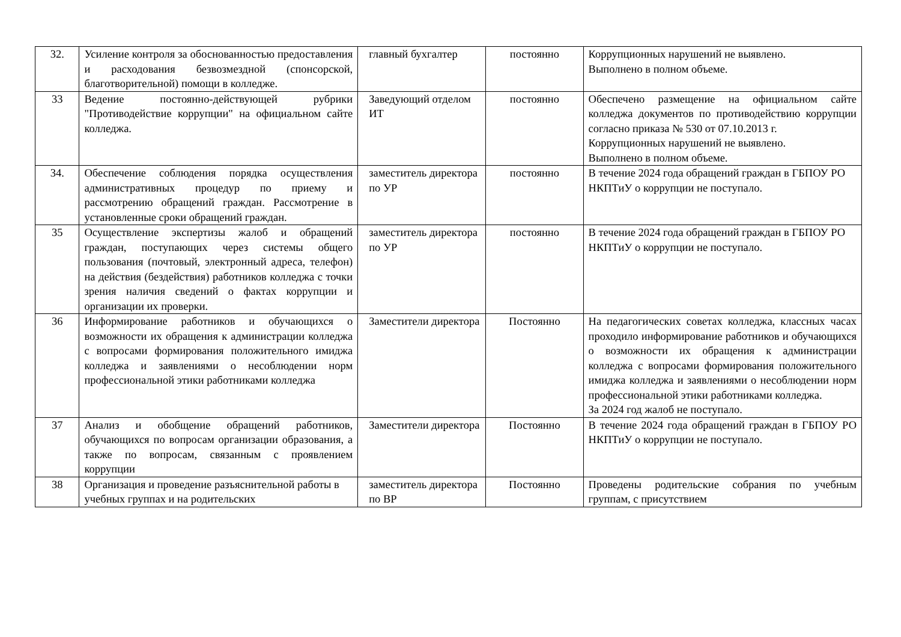| 32. | Усиление контроля за обоснованностью предоставления и расходования безвозмездной (спонсорской, благотворительной) помощи в колледже. | главный бухгалтер | постоянно | Коррупционных нарушений не выявлено. Выполнено в полном объеме. |
| 33 | Ведение постоянно-действующей рубрики "Противодействие коррупции" на официальном сайте колледжа. | Заведующий отделом ИТ | постоянно | Обеспечено размещение на официальном сайте колледжа документов по противодействию коррупции согласно приказа № 530 от 07.10.2013 г. Коррупционных нарушений не выявлено. Выполнено в полном объеме. |
| 34. | Обеспечение соблюдения порядка осуществления административных процедур по приему и рассмотрению обращений граждан. Рассмотрение в установленные сроки обращений граждан. | заместитель директора по УР | постоянно | В течение 2024 года обращений граждан в ГБПОУ РО НКПТиУ о коррупции не поступало. |
| 35 | Осуществление экспертизы жалоб и обращений граждан, поступающих через системы общего пользования (почтовый, электронный адреса, телефон) на действия (бездействия) работников колледжа с точки зрения наличия сведений о фактах коррупции и организации их проверки. | заместитель директора по УР | постоянно | В течение 2024 года обращений граждан в ГБПОУ РО НКПТиУ о коррупции не поступало. |
| 36 | Информирование работников и обучающихся о возможности их обращения к администрации колледжа с вопросами формирования положительного имиджа колледжа и заявлениями о несоблюдении норм профессиональной этики работниками колледжа | Заместители директора | Постоянно | На педагогических советах колледжа, классных часах проходило информирование работников и обучающихся о возможности их обращения к администрации колледжа с вопросами формирования положительного имиджа колледжа и заявлениями о несоблюдении норм профессиональной этики работниками колледжа. За 2024 год жалоб не поступало. |
| 37 | Анализ и обобщение обращений работников, обучающихся по вопросам организации образования, а также по вопросам, связанным с проявлением коррупции | Заместители директора | Постоянно | В течение 2024 года обращений граждан в ГБПОУ РО НКПТиУ о коррупции не поступало. |
| 38 | Организация и проведение разъяснительной работы в учебных группах и на родительских | заместитель директора по ВР | Постоянно | Проведены родительские собрания по учебным группам, с присутствием |